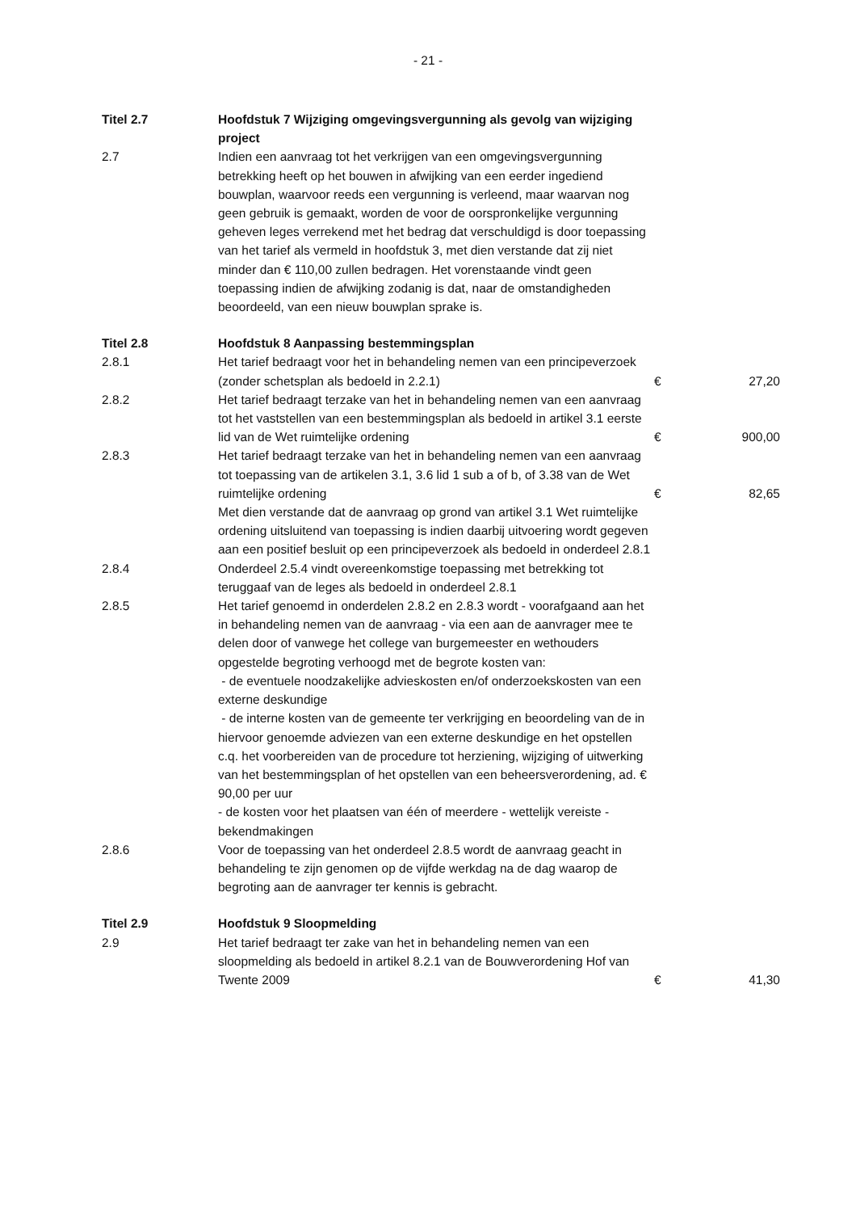- 21 -
| Titel 2.7 | Hoofdstuk 7 Wijziging omgevingsvergunning als gevolg van wijziging project | | |
| 2.7 | Indien een aanvraag tot het verkrijgen van een omgevingsvergunning betrekking heeft op het bouwen in afwijking van een eerder ingediend bouwplan, waarvoor reeds een vergunning is verleend, maar waarvan nog geen gebruik is gemaakt, worden de voor de oorspronkelijke vergunning geheven leges verrekend met het bedrag dat verschuldigd is door toepassing van het tarief als vermeld in hoofdstuk 3, met dien verstande dat zij niet minder dan € 110,00 zullen bedragen. Het vorenstaande vindt geen toepassing indien de afwijking zodanig is dat, naar de omstandigheden beoordeeld, van een nieuw bouwplan sprake is. | | |
| Titel 2.8 | Hoofdstuk 8 Aanpassing bestemmingsplan | | |
| 2.8.1 | Het tarief bedraagt voor het in behandeling nemen van een principeverzoek (zonder schetsplan als bedoeld in 2.2.1) | € | 27,20 |
| 2.8.2 | Het tarief bedraagt terzake van het in behandeling nemen van een aanvraag tot het vaststellen van een bestemmingsplan als bedoeld in artikel 3.1 eerste lid van de Wet ruimtelijke ordening | € | 900,00 |
| 2.8.3 | Het tarief bedraagt terzake van het in behandeling nemen van een aanvraag tot toepassing van de artikelen 3.1, 3.6 lid 1 sub a of b, of 3.38 van de Wet ruimtelijke ordening | € | 82,65 |
| | Met dien verstande dat de aanvraag op grond van artikel 3.1 Wet ruimtelijke ordening uitsluitend van toepassing is indien daarbij uitvoering wordt gegeven aan een positief besluit op een principeverzoek als bedoeld in onderdeel 2.8.1 | | |
| 2.8.4 | Onderdeel 2.5.4 vindt overeenkomstige toepassing met betrekking tot teruggaaf van de leges als bedoeld in onderdeel 2.8.1 | | |
| 2.8.5 | Het tarief genoemd in onderdelen 2.8.2 en 2.8.3 wordt - voorafgaand aan het in behandeling nemen van de aanvraag - via een aan de aanvrager mee te delen door of vanwege het college van burgemeester en wethouders opgestelde begroting verhoogd met de begrote kosten van: - de eventuele noodzakelijke advieskosten en/of onderzoekskosten van een externe deskundige - de interne kosten van de gemeente ter verkrijging en beoordeling van de in hiervoor genoemde adviezen van een externe deskundige en het opstellen c.q. het voorbereiden van de procedure tot herziening, wijziging of uitwerking van het bestemmingsplan of het opstellen van een beheersverordening, ad. € 90,00 per uur - de kosten voor het plaatsen van één of meerdere - wettelijk vereiste - bekendmakingen | | |
| 2.8.6 | Voor de toepassing van het onderdeel 2.8.5 wordt de aanvraag geacht in behandeling te zijn genomen op de vijfde werkdag na de dag waarop de begroting aan de aanvrager ter kennis is gebracht. | | |
| Titel 2.9 | Hoofdstuk 9 Sloopmelding | | |
| 2.9 | Het tarief bedraagt ter zake van het in behandeling nemen van een sloopmelding als bedoeld in artikel 8.2.1 van de Bouwverordening Hof van Twente 2009 | € | 41,30 |